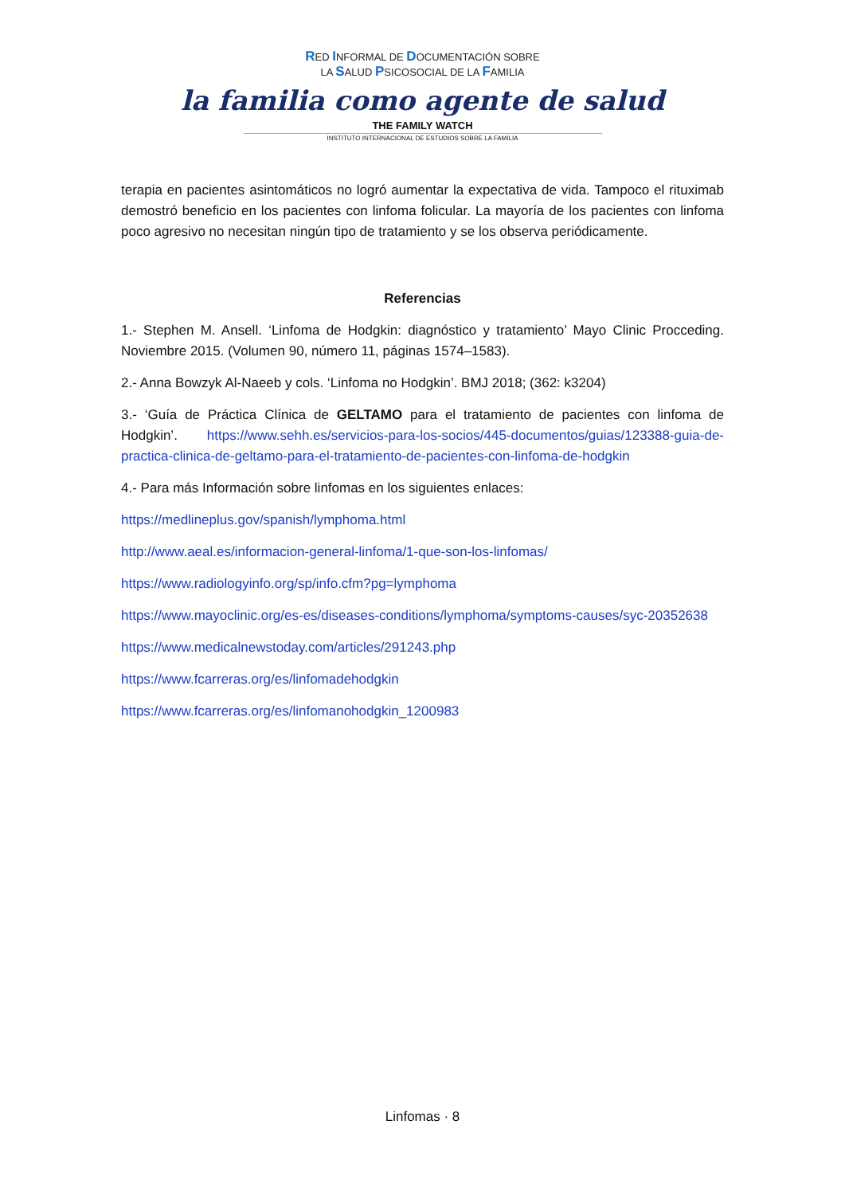RED INFORMAL DE DOCUMENTACIÓN SOBRE
LA SALUD PSICOSOCIAL DE LA FAMILIA
la familia como agente de salud
THE FAMILY WATCH
INSTITUTO INTERNACIONAL DE ESTUDIOS SOBRE LA FAMILIA
terapia en pacientes asintomáticos no logró aumentar la expectativa de vida. Tampoco el rituximab demostró beneficio en los pacientes con linfoma folicular. La mayoría de los pacientes con linfoma poco agresivo no necesitan ningún tipo de tratamiento y se los observa periódicamente.
Referencias
1.- Stephen M. Ansell. ‘Linfoma de Hodgkin: diagnóstico y tratamiento’ Mayo Clinic Procceding. Noviembre 2015. (Volumen 90, número 11, páginas 1574–1583).
2.- Anna Bowzyk Al-Naeeb y cols. ‘Linfoma no Hodgkin’. BMJ 2018; (362: k3204)
3.- ‘Guía de Práctica Clínica de GELTAMO para el tratamiento de pacientes con linfoma de Hodgkin’. https://www.sehh.es/servicios-para-los-socios/445-documentos/guias/123388-guia-de-practica-clinica-de-geltamo-para-el-tratamiento-de-pacientes-con-linfoma-de-hodgkin
4.- Para más Información sobre linfomas en los siguientes enlaces:
https://medlineplus.gov/spanish/lymphoma.html
http://www.aeal.es/informacion-general-linfoma/1-que-son-los-linfomas/
https://www.radiologyinfo.org/sp/info.cfm?pg=lymphoma
https://www.mayoclinic.org/es-es/diseases-conditions/lymphoma/symptoms-causes/syc-20352638
https://www.medicalnewstoday.com/articles/291243.php
https://www.fcarreras.org/es/linfomadehodgkin
https://www.fcarreras.org/es/linfomanohodgkin_1200983
Linfomas · 8